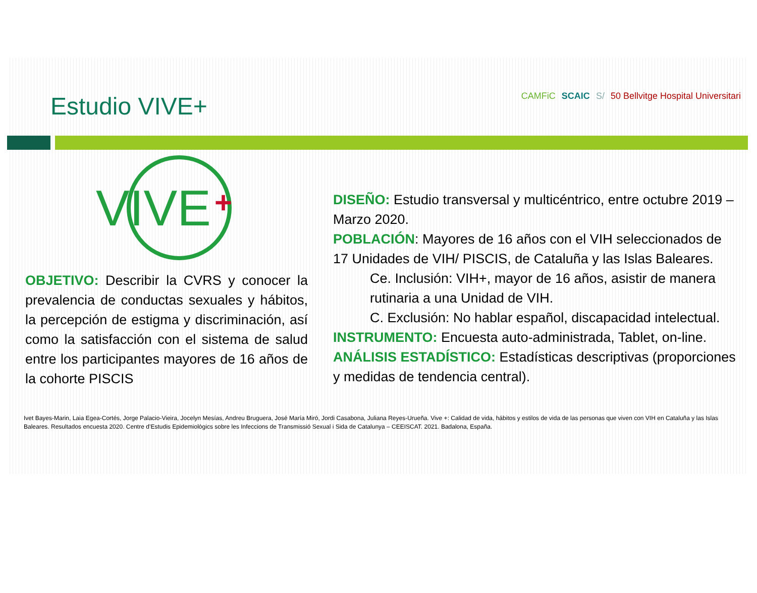Estudio VIVE+
CAMFiC SCAIC S/ 50 Bellvitge Hospital Universitari
VIVE
+
OBJETIVO: Describir la CVRS y conocer la prevalencia de conductas sexuales y hábitos, la percepción de estigma y discriminación, así como la satisfacción con el sistema de salud entre los participantes mayores de 16 años de la cohorte PISCIS
DISEÑO: Estudio transversal y multicéntrico, entre octubre 2019 – Marzo 2020.
POBLACIÓN: Mayores de 16 años con el VIH seleccionados de 17 Unidades de VIH/ PISCIS, de Cataluña y las Islas Baleares.
Ce. Inclusión: VIH+, mayor de 16 años, asistir de manera rutinaria a una Unidad de VIH.
C. Exclusión: No hablar español, discapacidad intelectual.
INSTRUMENTO: Encuesta auto-administrada, Tablet, on-line.
ANÁLISIS ESTADÍSTICO: Estadísticas descriptivas (proporciones y medidas de tendencia central).
Ivet Bayes-Marin, Laia Egea-Cortés, Jorge Palacio-Vieira, Jocelyn Mesías, Andreu Bruguera, José María Miró, Jordi Casabona, Juliana Reyes-Urueña. Vive +: Calidad de vida, hábitos y estilos de vida de las personas que viven con VIH en Cataluña y las Islas Baleares. Resultados encuesta 2020. Centre d’Estudis Epidemiològics sobre les Infeccions de Transmissió Sexual i Sida de Catalunya – CEEISCAT. 2021. Badalona, España.